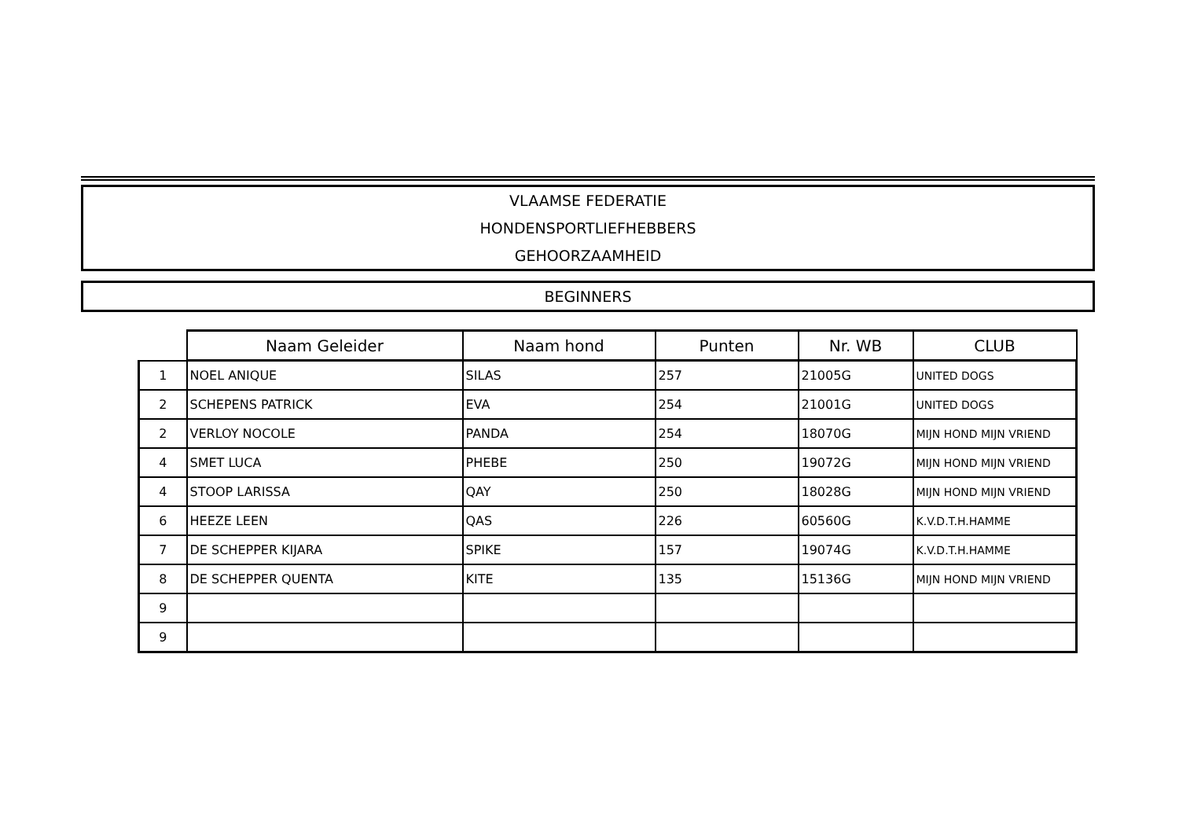VLAAMSE FEDERATIE
HONDENSPORTLIEFHEBBERS
GEHOORZAAMHEID
BEGINNERS
| | Naam Geleider | Naam hond | Punten | Nr. WB | CLUB |
| --- | --- | --- | --- | --- | --- |
| 1 | NOEL ANIQUE | SILAS | 257 | 21005G | UNITED DOGS |
| 2 | SCHEPENS PATRICK | EVA | 254 | 21001G | UNITED DOGS |
| 2 | VERLOY NOCOLE | PANDA | 254 | 18070G | MIJN HOND MIJN VRIEND |
| 4 | SMET LUCA | PHEBE | 250 | 19072G | MIJN HOND MIJN VRIEND |
| 4 | STOOP LARISSA | QAY | 250 | 18028G | MIJN HOND MIJN VRIEND |
| 6 | HEEZE LEEN | QAS | 226 | 60560G | K.V.D.T.H.HAMME |
| 7 | DE SCHEPPER KIJARA | SPIKE | 157 | 19074G | K.V.D.T.H.HAMME |
| 8 | DE SCHEPPER QUENTA | KITE | 135 | 15136G | MIJN HOND MIJN VRIEND |
| 9 | | | | | |
| 9 | | | | | |